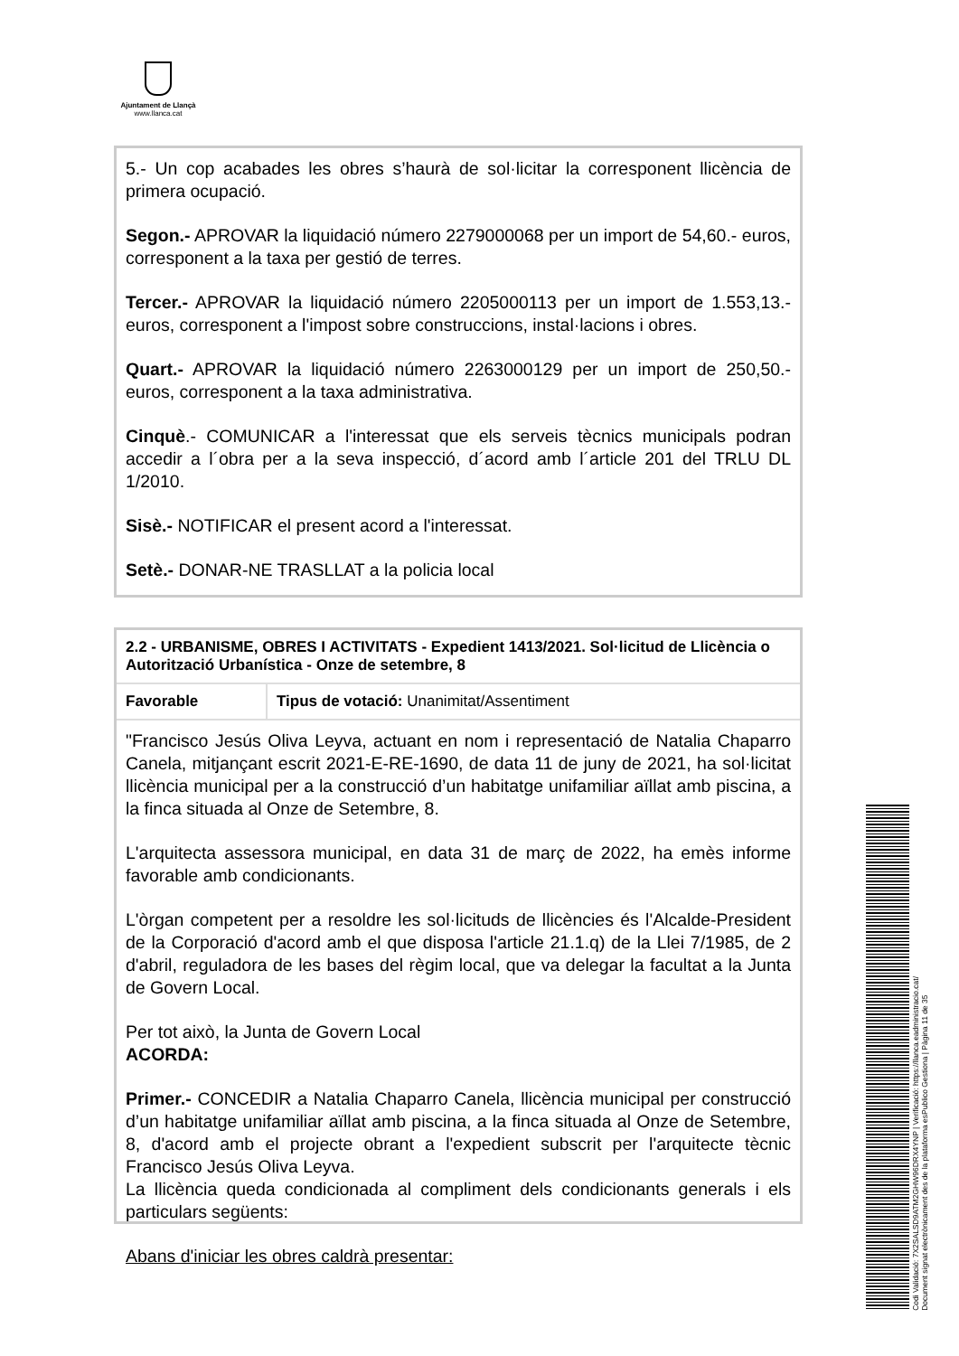Ajuntament de Llançà
www.llanca.cat
5.- Un cop acabades les obres s’haurà de sol·licitar la corresponent llicència de primera ocupació.
Segon.- APROVAR la liquidació número 2279000068 per un import de 54,60.- euros, corresponent a la taxa per gestió de terres.
Tercer.- APROVAR la liquidació número 2205000113 per un import de 1.553,13.- euros, corresponent a l'impost sobre construccions, instal·lacions i obres.
Quart.- APROVAR la liquidació número 2263000129 per un import de 250,50.- euros, corresponent a la taxa administrativa.
Cinquè.- COMUNICAR a l'interessat que els serveis tècnics municipals podran accedir a l´obra per a la seva inspecció, d´acord amb l´article 201 del TRLU DL 1/2010.
Sisè.- NOTIFICAR el present acord a l'interessat.
Setè.- DONAR-NE TRASLLAT a la policia local
| 2.2 - URBANISME, OBRES I ACTIVITATS - Expedient 1413/2021. Sol·licitud de Llicència o Autorització Urbanística - Onze de setembre, 8 | |
| Favorable | Tipus de votació: Unanimitat/Assentiment |
"Francisco Jesús Oliva Leyva, actuant en nom i representació de Natalia Chaparro Canela, mitjançant escrit 2021-E-RE-1690, de data 11 de juny de 2021, ha sol·licitat llicència municipal per a la construcció d’un habitatge unifamiliar aïllat amb piscina, a la finca situada al Onze de Setembre, 8.
L'arquitecta assessora municipal, en data 31 de març de 2022, ha emès informe favorable amb condicionants.
L'òrgan competent per a resoldre les sol·licituds de llicències és l'Alcalde-President de la Corporació d'acord amb el que disposa l'article 21.1.q) de la Llei 7/1985, de 2 d'abril, reguladora de les bases del règim local, que va delegar la facultat a la Junta de Govern Local.
Per tot això, la Junta de Govern Local
ACORDA:
Primer.- CONCEDIR a Natalia Chaparro Canela, llicència municipal per construcció d’un habitatge unifamiliar aïllat amb piscina, a la finca situada al Onze de Setembre, 8, d'acord amb el projecte obrant a l'expedient subscrit per l'arquitecte tècnic Francisco Jesús Oliva Leyva.
La llicència queda condicionada al compliment dels condicionants generals i els particulars següents:
Abans d'iniciar les obres caldrà presentar:
Codi Validació: 7X2SALSD9ATM2GHW96DRX4YNP | Verificació: https://llanca.eadministracio.cat/
Document signat electrònicament des de la plataforma esPublico Gestiona | Pàgina 11 de 35